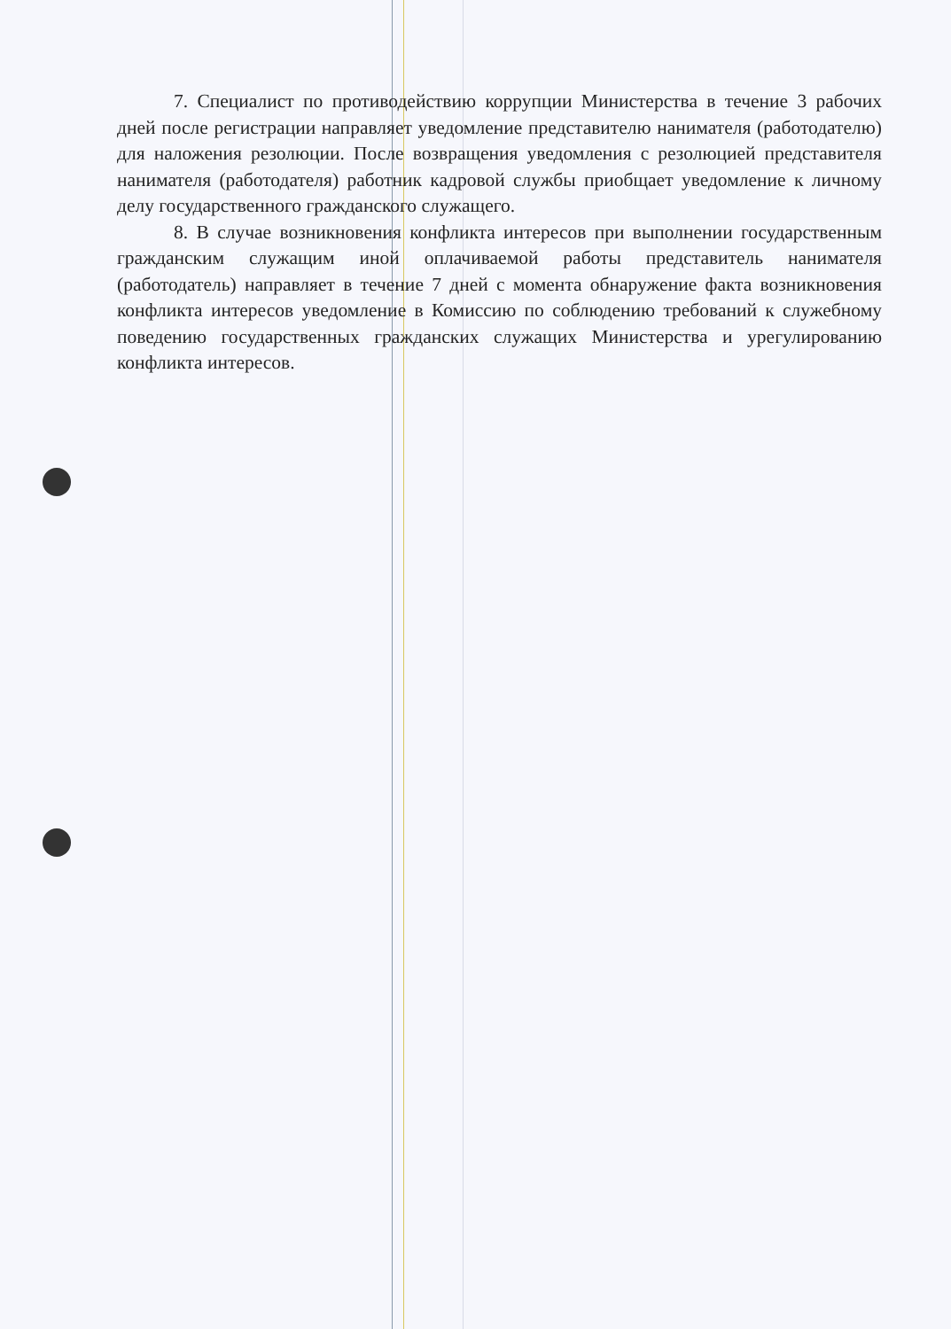7. Специалист по противодействию коррупции Министерства в течение 3 рабочих дней после регистрации направляет уведомление представителю нанимателя (работодателю) для наложения резолюции. После возвращения уведомления с резолюцией представителя нанимателя (работодателя) работник кадровой службы приобщает уведомление к личному делу государственного гражданского служащего.
8. В случае возникновения конфликта интересов при выполнении государственным гражданским служащим иной оплачиваемой работы представитель нанимателя (работодатель) направляет в течение 7 дней с момента обнаружение факта возникновения конфликта интересов уведомление в Комиссию по соблюдению требований к служебному поведению государственных гражданских служащих Министерства и урегулированию конфликта интересов.